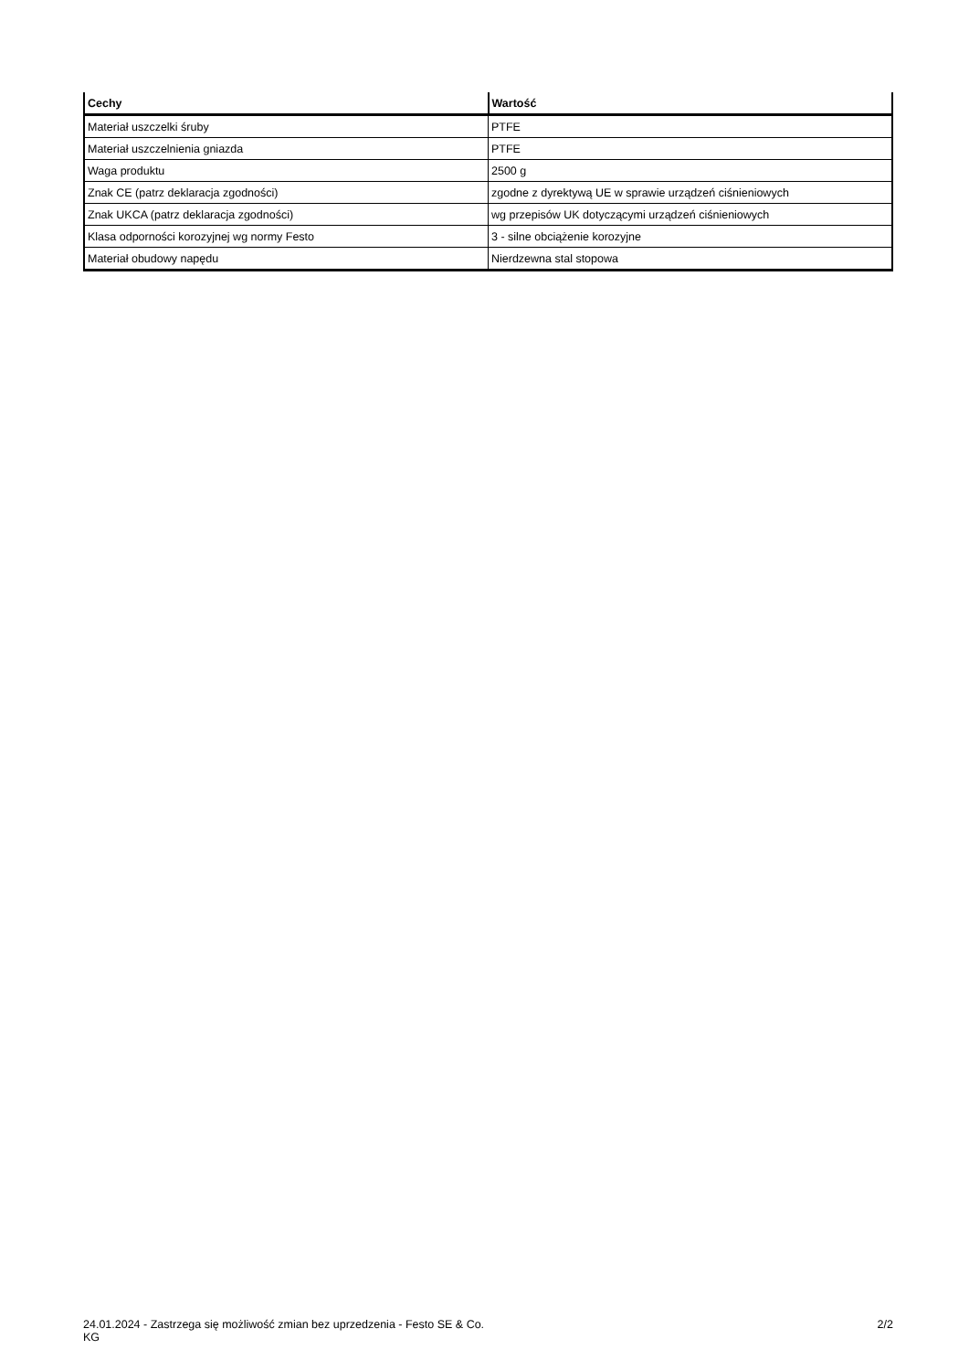| Cechy | Wartość |
| --- | --- |
| Materiał uszczelki śruby | PTFE |
| Materiał uszczelnienia gniazda | PTFE |
| Waga produktu | 2500 g |
| Znak CE (patrz deklaracja zgodności) | zgodne z dyrektywą UE w sprawie urządzeń ciśnieniowych |
| Znak UKCA (patrz deklaracja zgodności) | wg przepisów UK dotyczącymi urządzeń ciśnieniowych |
| Klasa odporności korozyjnej wg normy Festo | 3 - silne obciążenie korozyjne |
| Materiał obudowy napędu | Nierdzewna stal stopowa |
24.01.2024 - Zastrzega się możliwość zmian bez uprzedzenia - Festo SE & Co. KG
2/2